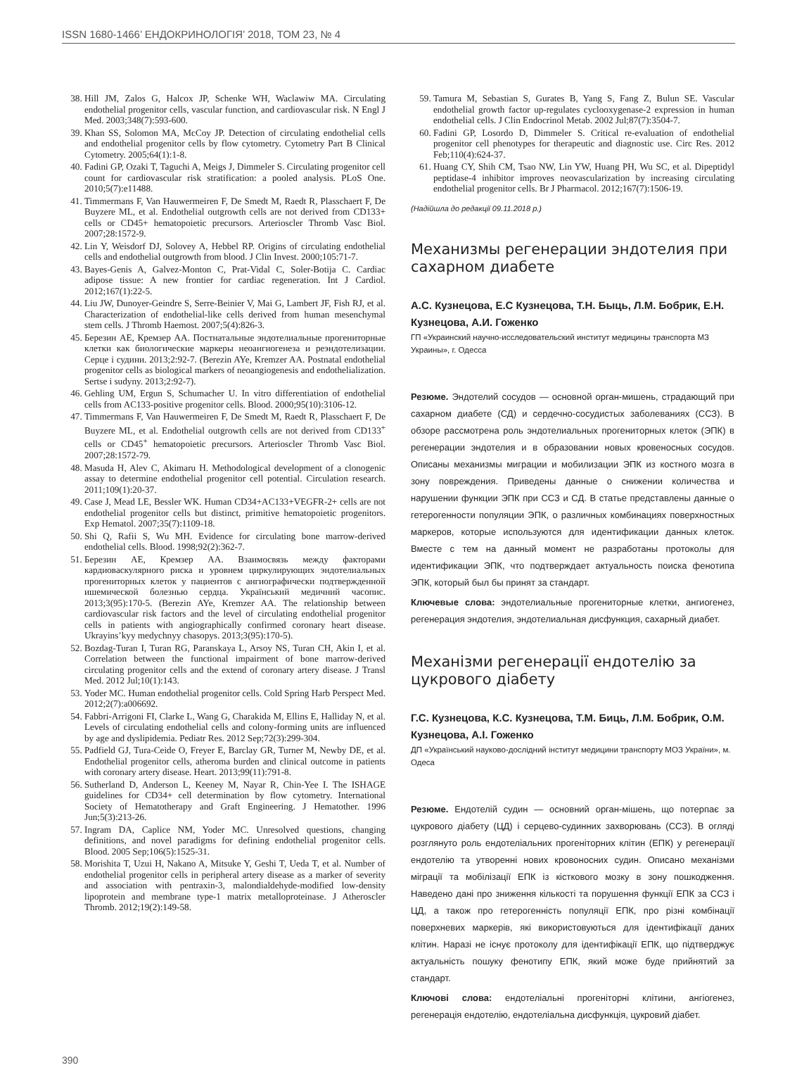ISSN 1680-1466’ ЕНДОКРИНОЛОГІЯ’ 2018, ТОМ 23, № 4
38. Hill JM, Zalos G, Halcox JP, Schenke WH, Waclawiw MA. Circulating endothelial progenitor cells, vascular function, and cardiovascular risk. N Engl J Med. 2003;348(7):593-600.
39. Khan SS, Solomon MA, McCoy JP. Detection of circulating endothelial cells and endothelial progenitor cells by flow cytometry. Cytometry Part B Clinical Cytometry. 2005;64(1):1-8.
40. Fadini GP, Ozaki T, Taguchi A, Meigs J, Dimmeler S. Circulating progenitor cell count for cardiovascular risk stratification: a pooled analysis. PLoS One. 2010;5(7):e11488.
41. Timmermans F, Van Hauwermeiren F, De Smedt M, Raedt R, Plasschaert F, De Buyzere ML, et al. Endothelial outgrowth cells are not derived from CD133+ cells or CD45+ hematopoietic precursors. Arterioscler Thromb Vasc Biol. 2007;28:1572-9.
42. Lin Y, Weisdorf DJ, Solovey A, Hebbel RP. Origins of circulating endothelial cells and endothelial outgrowth from blood. J Clin Invest. 2000;105:71-7.
43. Bayes-Genis A, Galvez-Monton C, Prat-Vidal C, Soler-Botija C. Cardiac adipose tissue: A new frontier for cardiac regeneration. Int J Cardiol. 2012;167(1):22-5.
44. Liu JW, Dunoyer-Geindre S, Serre-Beinier V, Mai G, Lambert JF, Fish RJ, et al. Characterization of endothelial-like cells derived from human mesenchymal stem cells. J Thromb Haemost. 2007;5(4):826-3.
45. Березин АЕ, Кремзер АА. Постнатальные эндотелиальные прогениторные клетки как биологические маркеры неоангиогенеза и реэндотелизации. Серце і судини. 2013;2:92-7. (Berezin AYe, Kremzer AA. Postnatal endothelial progenitor cells as biological markers of neoangiogenesis and endothelialization. Sertse i sudyny. 2013;2:92-7).
46. Gehling UM, Ergun S, Schumacher U. In vitro differentiation of endothelial cells from AC133-positive progenitor cells. Blood. 2000;95(10):3106-12.
47. Timmermans F, Van Hauwermeiren F, De Smedt M, Raedt R, Plasschaert F, De Buyzere ML, et al. Endothelial outgrowth cells are not derived from CD133<sup>+</sup> cells or CD45<sup>+</sup> hematopoietic precursors. Arterioscler Thromb Vasc Biol. 2007;28:1572-79.
48. Masuda H, Alev C, Akimaru H. Methodological development of a clonogenic assay to determine endothelial progenitor cell potential. Circulation research. 2011;109(1):20-37.
49. Case J, Mead LE, Bessler WK. Human CD34+AC133+VEGFR-2+ cells are not endothelial progenitor cells but distinct, primitive hematopoietic progenitors. Exp Hematol. 2007;35(7):1109-18.
50. Shi Q, Rafii S, Wu MH. Evidence for circulating bone marrow-derived endothelial cells. Blood. 1998;92(2):362-7.
51. Березин АЕ, Кремзер АА. Взаимосвязь между факторами кардиоваскулярного риска и уровнем циркулирующих эндотелиальных прогениторных клеток у пациентов с ангиографически подтвержденной ишемической болезнью сердца. Український медичний часопис. 2013;3(95):170-5. (Berezin AYe, Kremzer AA. The relationship between cardiovascular risk factors and the level of circulating endothelial progenitor cells in patients with angiographically confirmed coronary heart disease. Ukrayins’kyy medychnyy chasopys. 2013;3(95):170-5).
52. Bozdag-Turan I, Turan RG, Paranskaya L, Arsoy NS, Turan CH, Akin I, et al. Correlation between the functional impairment of bone marrow-derived circulating progenitor cells and the extend of coronary artery disease. J Transl Med. 2012 Jul;10(1):143.
53. Yoder MC. Human endothelial progenitor cells. Cold Spring Harb Perspect Med. 2012;2(7):a006692.
54. Fabbri-Arrigoni FI, Clarke L, Wang G, Charakida M, Ellins E, Halliday N, et al. Levels of circulating endothelial cells and colony-forming units are influenced by age and dyslipidemia. Pediatr Res. 2012 Sep;72(3):299-304.
55. Padfield GJ, Tura-Ceide O, Freyer E, Barclay GR, Turner M, Newby DE, et al. Endothelial progenitor cells, atheroma burden and clinical outcome in patients with coronary artery disease. Heart. 2013;99(11):791-8.
56. Sutherland D, Anderson L, Keeney M, Nayar R, Chin-Yee I. The ISHAGE guidelines for CD34+ cell determination by flow cytometry. International Society of Hematotherapy and Graft Engineering. J Hematother. 1996 Jun;5(3):213-26.
57. Ingram DA, Caplice NM, Yoder MC. Unresolved questions, changing definitions, and novel paradigms for defining endothelial progenitor cells. Blood. 2005 Sep;106(5):1525-31.
58. Morishita T, Uzui H, Nakano A, Mitsuke Y, Geshi T, Ueda T, et al. Number of endothelial progenitor cells in peripheral artery disease as a marker of severity and association with pentraxin-3, malondialdehyde-modified low-density lipoprotein and membrane type-1 matrix metalloproteinase. J Atheroscler Thromb. 2012;19(2):149-58.
59. Tamura M, Sebastian S, Gurates B, Yang S, Fang Z, Bulun SE. Vascular endothelial growth factor up-regulates cyclooxygenase-2 expression in human endothelial cells. J Clin Endocrinol Metab. 2002 Jul;87(7):3504-7.
60. Fadini GP, Losordo D, Dimmeler S. Critical re-evaluation of endothelial progenitor cell phenotypes for therapeutic and diagnostic use. Circ Res. 2012 Feb;110(4):624-37.
61. Huang CY, Shih CM, Tsao NW, Lin YW, Huang PH, Wu SC, et al. Dipeptidyl peptidase-4 inhibitor improves neovascularization by increasing circulating endothelial progenitor cells. Br J Pharmacol. 2012;167(7):1506-19.
(Надійшла до редакції 09.11.2018 р.)
Механизмы регенерации эндотелия при сахарном диабете
А.С. Кузнецова, Е.С Кузнецова, Т.Н. Быць, Л.М. Бобрик, Е.Н. Кузнецова, А.И. Гоженко
ГП «Украинский научно-исследовательский институт медицины транспорта МЗ Украины», г. Одесса
Резюме. Эндотелий сосудов — основной орган-мишень, страдающий при сахарном диабете (СД) и сердечно-сосудистых заболеваниях (ССЗ). В обзоре рассмотрена роль эндотелиальных прогениторных клеток (ЭПК) в регенерации эндотелия и в образовании новых кровеносных сосудов. Описаны механизмы миграции и мобилизации ЭПК из костного мозга в зону повреждения. Приведены данные о снижении количества и нарушении функции ЭПК при ССЗ и СД. В статье представлены данные о гетерогенности популяции ЭПК, о различных комбинациях поверхностных маркеров, которые используются для идентификации данных клеток. Вместе с тем на данный момент не разработаны протоколы для идентификации ЭПК, что подтверждает актуальность поиска фенотипа ЭПК, который был бы принят за стандарт.
Ключевые слова: эндотелиальные прогениторные клетки, ангиогенез, регенерация эндотелия, эндотелиальная дисфункция, сахарный диабет.
Механізми регенерації ендотелію за цукрового діабету
Г.С. Кузнецова, К.С. Кузнецова, Т.М. Биць, Л.М. Бобрик, О.М. Кузнецова, А.І. Гоженко
ДП «Український науково-дослідний інститут медицини транспорту МОЗ України», м. Одеса
Резюме. Ендотелій судин — основний орган-мішень, що потерпає за цукрового діабету (ЦД) і серцево-судинних захворювань (ССЗ). В огляді розглянуто роль ендотеліальних прогеніторних клітин (ЕПК) у регенерації ендотелію та утворенні нових кровоносних судин. Описано механізми міграції та мобілізації ЕПК із кісткового мозку в зону пошкодження. Наведено дані про зниження кількості та порушення функції ЕПК за ССЗ і ЦД, а також про гетерогенність популяції ЕПК, про різні комбінації поверхневих маркерів, які використовуються для ідентифікації даних клітин. Наразі не існує протоколу для ідентифікації ЕПК, що підтверджує актуальність пошуку фенотипу ЕПК, який може буде прийнятий за стандарт.
Ключові слова: ендотеліальні прогеніторні клітини, ангіогенез, регенерація ендотелію, ендотеліальна дисфункція, цукровий діабет.
390